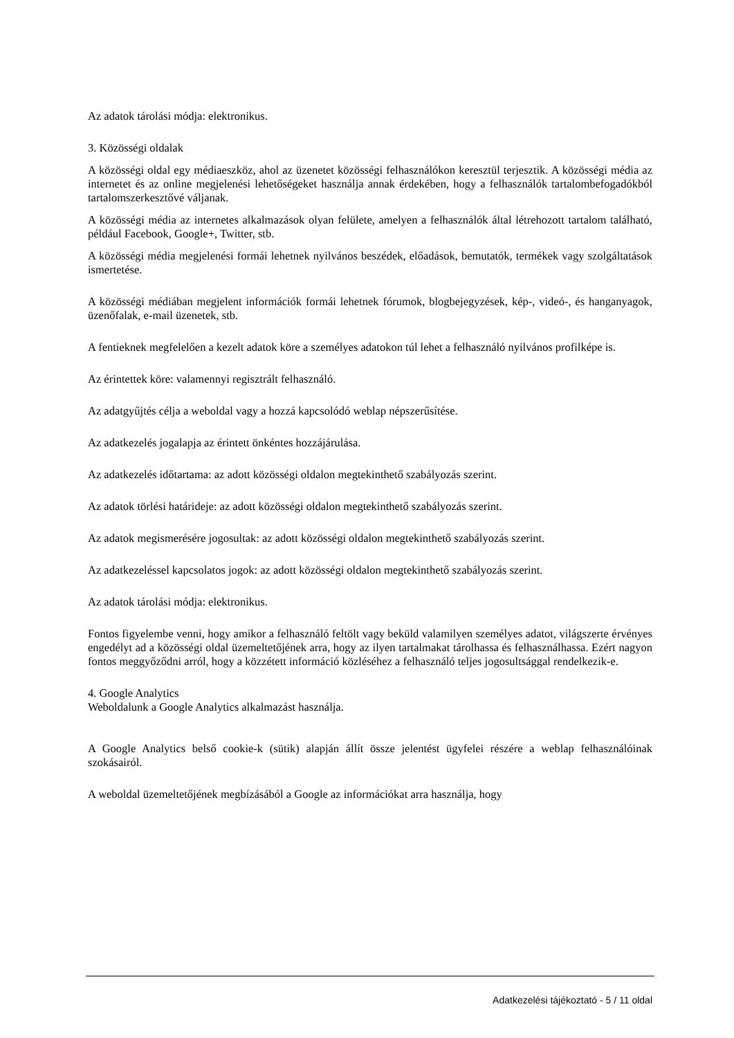Az adatok tárolási módja: elektronikus.
3. Közösségi oldalak
A közösségi oldal egy médiaeszköz, ahol az üzenetet közösségi felhasználókon keresztül terjesztik. A közösségi média az internetet és az online megjelenési lehetőségeket használja annak érdekében, hogy a felhasználók tartalombefogadókból tartalomszerkesztővé váljanak.
A közösségi média az internetes alkalmazások olyan felülete, amelyen a felhasználók által létrehozott tartalom található, például Facebook, Google+, Twitter, stb.
A közösségi média megjelenési formái lehetnek nyilvános beszédek, előadások, bemutatók, termékek vagy szolgáltatások ismertetése.
A közösségi médiában megjelent információk formái lehetnek fórumok, blogbejegyzések, kép-, videó-, és hanganyagok, üzenőfalak, e-mail üzenetek, stb.
A fentieknek megfelelően a kezelt adatok köre a személyes adatokon túl lehet a felhasználó nyilvános profilképe is.
Az érintettek köre: valamennyi regisztrált felhasználó.
Az adatgyűjtés célja a weboldal vagy a hozzá kapcsolódó weblap népszerűsítése.
Az adatkezelés jogalapja az érintett önkéntes hozzájárulása.
Az adatkezelés időtartama: az adott közösségi oldalon megtekinthető szabályozás szerint.
Az adatok törlési határideje: az adott közösségi oldalon megtekinthető szabályozás szerint.
Az adatok megismerésére jogosultak: az adott közösségi oldalon megtekinthető szabályozás szerint.
Az adatkezeléssel kapcsolatos jogok: az adott közösségi oldalon megtekinthető szabályozás szerint.
Az adatok tárolási módja: elektronikus.
Fontos figyelembe venni, hogy amikor a felhasználó feltölt vagy beküld valamilyen személyes adatot, világszerte érvényes engedélyt ad a közösségi oldal üzemeltetőjének arra, hogy az ilyen tartalmakat tárolhassa és felhasználhassa. Ezért nagyon fontos meggyőződni arról, hogy a közzétett információ közléséhez a felhasználó teljes jogosultsággal rendelkezik-e.
4. Google Analytics
Weboldalunk a Google Analytics alkalmazást használja.
A Google Analytics belső cookie-k (sütik) alapján állít össze jelentést ügyfelei részére a weblap felhasználóinak szokásairól.
A weboldal üzemeltetőjének megbízásából a Google az információkat arra használja, hogy
Adatkezelési tájékoztató - 5 / 11 oldal